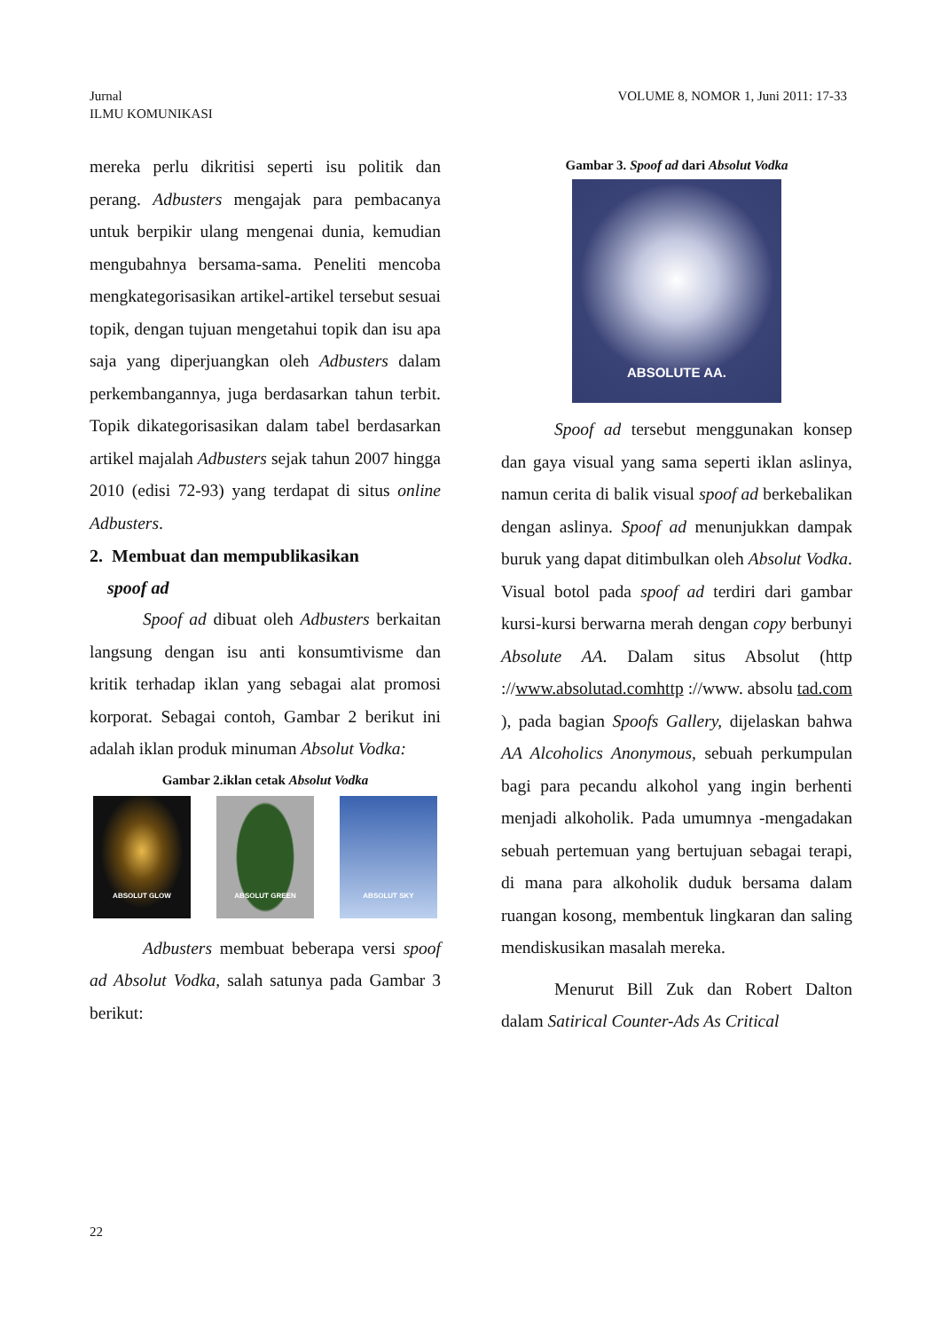Jurnal
ILMU KOMUNIKASI
VOLUME 8, NOMOR 1, Juni 2011: 17-33
mereka perlu dikritisi seperti isu politik dan perang. Adbusters mengajak para pembacanya untuk berpikir ulang mengenai dunia, kemudian mengubahnya bersama-sama. Peneliti mencoba mengkategorisasikan artikel-artikel tersebut sesuai topik, dengan tujuan mengetahui topik dan isu apa saja yang diperjuangkan oleh Adbusters dalam perkembangannya, juga berdasarkan tahun terbit. Topik dikategorisasikan dalam tabel berdasarkan artikel majalah Adbusters sejak tahun 2007 hingga 2010 (edisi 72-93) yang terdapat di situs online Adbusters.
2. Membuat dan mempublikasikan
spoof ad
Spoof ad dibuat oleh Adbusters berkaitan langsung dengan isu anti konsumtivisme dan kritik terhadap iklan yang sebagai alat promosi korporat. Sebagai contoh, Gambar 2 berikut ini adalah iklan produk minuman Absolut Vodka:
Gambar 2.iklan cetak Absolut Vodka
ABSOLUT GLOW ABSOLUT GREEN ABSOLUT SKY
Adbusters membuat beberapa versi spoof ad Absolut Vodka, salah satunya pada Gambar 3 berikut:
Gambar 3. Spoof ad dari Absolut Vodka
ABSOLUTE AA.
Spoof ad tersebut menggunakan konsep dan gaya visual yang sama seperti iklan aslinya, namun cerita di balik visual spoof ad berkebalikan dengan aslinya. Spoof ad menunjukkan dampak buruk yang dapat ditimbulkan oleh Absolut Vodka. Visual botol pada spoof ad terdiri dari gambar kursi-kursi berwarna merah dengan copy berbunyi Absolute AA. Dalam situs Absolut (http ://www.absolutad.comhttp ://www. absolu tad.com ), pada bagian Spoofs Gallery, dijelaskan bahwa AA Alcoholics Anonymous, sebuah perkumpulan bagi para pecandu alkohol yang ingin berhenti menjadi alkoholik. Pada umumnya -mengadakan sebuah pertemuan yang bertujuan sebagai terapi, di mana para alkoholik duduk bersama dalam ruangan kosong, membentuk lingkaran dan saling mendiskusikan masalah mereka.
Menurut Bill Zuk dan Robert Dalton dalam Satirical Counter-Ads As Critical
22